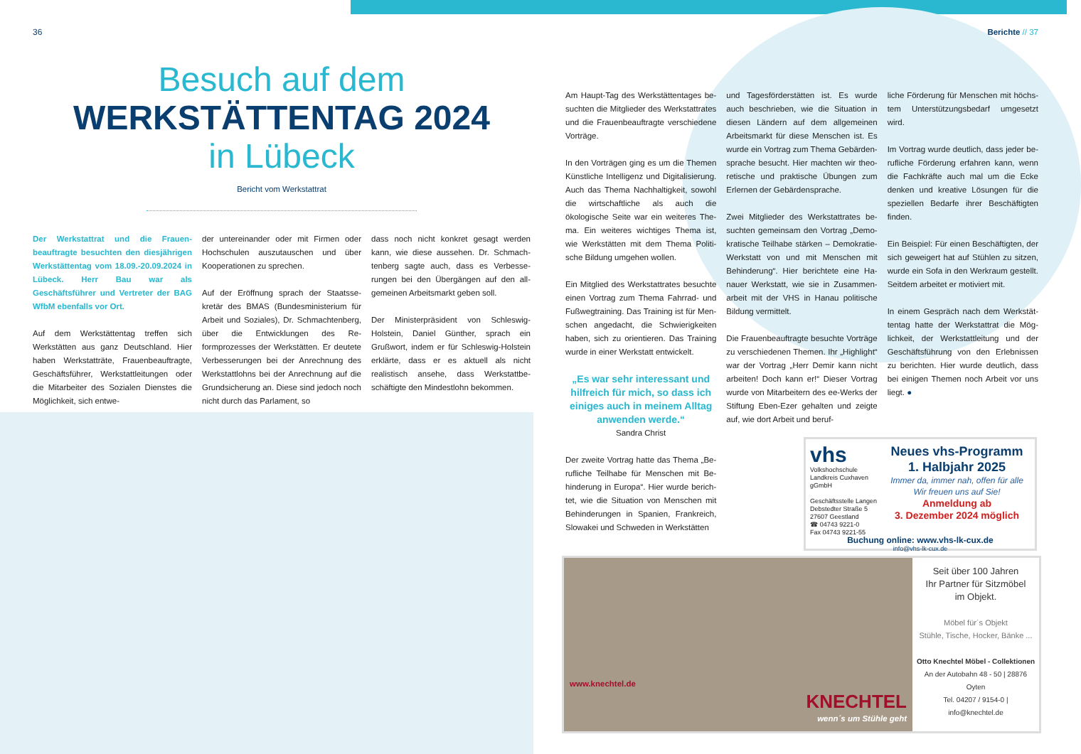36
Besuch auf dem
WERKSTÄTTENTAG 2024
in Lübeck
Bericht vom Werkstattrat
Der Werkstattrat und die Frauen­beauftragte besuchten den dies­jährigen Werkstättentag vom 18.09.-20.09.2024 in Lübeck. Herr Bau war als Geschäftsführer und Vertreter der BAG WfbM ebenfalls vor Ort.
Auf dem Werkstättentag treffen sich Werkstätten aus ganz Deutschland. Hier haben Werkstatträte, Frauenbeauftrag­te, Geschäftsführer, Werkstattleitun­gen oder die Mitarbeiter des Sozialen Dienstes die Möglichkeit, sich entwe-
der untereinander oder mit Firmen oder Hochschulen auszutauschen und über Kooperationen zu sprechen.
Auf der Eröffnung sprach der Staatsse­kretär des BMAS (Bundesministerium für Arbeit und Soziales), Dr. Schmach­tenberg, über die Entwicklungen des Re­formprozesses der Werkstätten. Er deu­tete Verbesserungen bei der Anrechnung des Werkstattlohns bei der Anrechnung auf die Grundsicherung an. Diese sind je­doch noch nicht durch das Parlament, so
dass noch nicht konkret gesagt werden kann, wie diese aussehen. Dr. Schmach­tenberg sagte auch, dass es Verbesse­rungen bei den Übergängen auf den all­gemeinen Arbeitsmarkt geben soll.
Der Ministerpräsident von Schleswig-Holstein, Daniel Günther, sprach ein Grußwort, indem er für Schleswig-Hol­stein erklärte, dass er es aktuell als nicht realistisch ansehe, dass Werkstattbe­schäftigte den Mindestlohn bekommen.
Berichte // 37
Am Haupt-Tag des Werkstättentages be­suchten die Mitglieder des Werkstattra­tes und die Frauenbeauftragte verschie­dene Vorträge.
In den Vorträgen ging es um die Themen Künstliche Intelligenz und Digitalisie­rung. Auch das Thema Nachhaltigkeit, sowohl die wirtschaftliche als auch die ökologische Seite war ein weiteres The­ma. Ein weiteres wichtiges Thema ist, wie Werkstätten mit dem Thema Politi­sche Bildung umgehen wollen.
Ein Mitglied des Werkstattrates besuchte einen Vortrag zum Thema Fahrrad- und Fußwegtraining. Das Training ist für Men­schen angedacht, die Schwierigkeiten haben, sich zu orientieren. Das Training wurde in einer Werkstatt entwickelt.
„Es war sehr interessant und hilfreich für mich, so dass ich einiges auch in meinem Alltag anwenden werde.“
Sandra Christ
Der zweite Vortrag hatte das Thema „Be­rufliche Teilhabe für Menschen mit Be­hinderung in Europa“. Hier wurde berich­tet, wie die Situation von Menschen mit Behinderungen in Spanien, Frankreich, Slowakei und Schweden in Werkstätten
und Tagesförderstätten ist. Es wurde auch beschrieben, wie die Situation in diesen Ländern auf dem allgemeinen Arbeitsmarkt für diese Menschen ist. Es wurde ein Vortrag zum Thema Gebärden­sprache besucht. Hier machten wir theo­retische und praktische Übungen zum Erlernen der Gebärdensprache.
Zwei Mitglieder des Werkstattrates be­suchten gemeinsam den Vortrag „Demo­kratische Teilhabe stärken – Demokra­tie-Werkstatt von und mit Menschen mit Behinderung“. Hier berichtete eine Ha­nauer Werkstatt, wie sie in Zusammen­arbeit mit der VHS in Hanau politische Bildung vermittelt.
Die Frauenbeauftragte besuchte Vorträ­ge zu verschiedenen Themen. Ihr „High­light“ war der Vortrag „Herr Demir kann nicht arbeiten! Doch kann er!“ Dieser Vortrag wurde von Mitarbeitern des ee-Werks der Stiftung Eben-Ezer gehalten und zeigte auf, wie dort Arbeit und beruf-
liche Förderung für Menschen mit höchs­tem Unterstützungsbedarf umgesetzt wird.
Im Vortrag wurde deutlich, dass jeder be­rufliche Förderung erfahren kann, wenn die Fachkräfte auch mal um die Ecke denken und kreative Lösungen für die speziellen Bedarfe ihrer Beschäftigten finden.
Ein Beispiel: Für einen Beschäftigten, der sich geweigert hat auf Stühlen zu sitzen, wurde ein Sofa in den Werkraum gestellt. Seitdem arbeitet er motiviert mit.
In einem Gespräch nach dem Werkstät­tentag hatte der Werkstattrat die Mög­lichkeit, der Werkstattleitung und der Geschäftsführung von den Erlebnissen zu berichten. Hier wurde deutlich, dass bei einigen Themen noch Arbeit vor uns liegt. ●
vhs
Volkshochschule
Landkreis Cuxhaven gGmbH
Geschäftsstelle Langen
Debstedter Straße 5
27607 Geestland
☎ 04743 9221-0
Fax 04743 9221-55
Neues vhs-Programm
1. Halbjahr 2025
Immer da, immer nah, offen für alle
Wir freuen uns auf Sie!
Anmeldung ab
3. Dezember 2024 möglich
Buchung online: www.vhs-lk-cux.de
info@vhs-lk-cux.de
www.knechtel.de
KNECHTEL
wenn´s um Stühle geht
Seit über 100 Jahren
Ihr Partner für Sitzmöbel
im Objekt.
Möbel für´s Objekt
Stühle, Tische, Hocker, Bänke ...
Otto Knechtel Möbel - Collektionen
An der Autobahn 48 - 50 | 28876 Oyten
Tel. 04207 / 9154-0 | info@knechtel.de